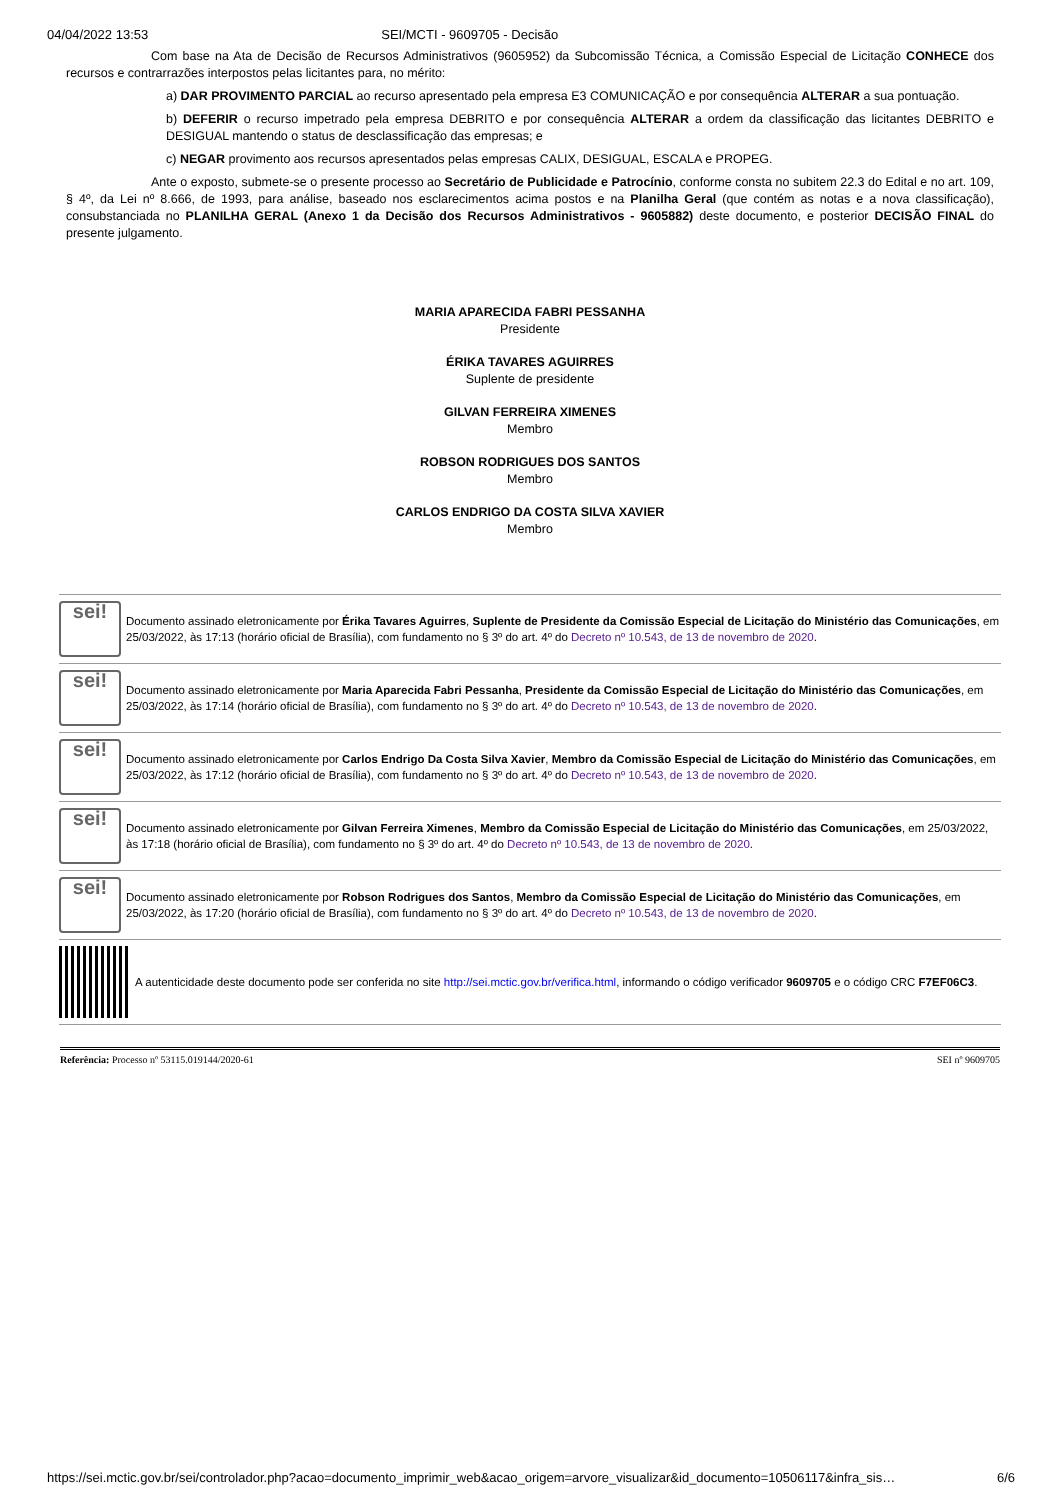04/04/2022 13:53 SEI/MCTI - 9609705 - Decisão
Com base na Ata de Decisão de Recursos Administrativos (9605952) da Subcomissão Técnica, a Comissão Especial de Licitação CONHECE dos recursos e contrarrazões interpostos pelas licitantes para, no mérito:
a) DAR PROVIMENTO PARCIAL ao recurso apresentado pela empresa E3 COMUNICAÇÃO e por consequência ALTERAR a sua pontuação.
b) DEFERIR o recurso impetrado pela empresa DEBRITO e por consequência ALTERAR a ordem da classificação das licitantes DEBRITO e DESIGUAL mantendo o status de desclassificação das empresas; e
c) NEGAR provimento aos recursos apresentados pelas empresas CALIX, DESIGUAL, ESCALA e PROPEG.
Ante o exposto, submete-se o presente processo ao Secretário de Publicidade e Patrocínio, conforme consta no subitem 22.3 do Edital e no art. 109, § 4º, da Lei nº 8.666, de 1993, para análise, baseado nos esclarecimentos acima postos e na Planilha Geral (que contém as notas e a nova classificação), consubstanciada no PLANILHA GERAL (Anexo 1 da Decisão dos Recursos Administrativos - 9605882) deste documento, e posterior DECISÃO FINAL do presente julgamento.
MARIA APARECIDA FABRI PESSANHA
Presidente
ÉRIKA TAVARES AGUIRRES
Suplente de presidente
GILVAN FERREIRA XIMENES
Membro
ROBSON RODRIGUES DOS SANTOS
Membro
CARLOS ENDRIGO DA COSTA SILVA XAVIER
Membro
sei!
Documento assinado eletronicamente por Érika Tavares Aguirres, Suplente de Presidente da Comissão Especial de Licitação do Ministério das Comunicações, em 25/03/2022, às 17:13 (horário oficial de Brasília), com fundamento no § 3º do art. 4º do Decreto nº 10.543, de 13 de novembro de 2020.
sei!
Documento assinado eletronicamente por Maria Aparecida Fabri Pessanha, Presidente da Comissão Especial de Licitação do Ministério das Comunicações, em 25/03/2022, às 17:14 (horário oficial de Brasília), com fundamento no § 3º do art. 4º do Decreto nº 10.543, de 13 de novembro de 2020.
sei!
Documento assinado eletronicamente por Carlos Endrigo Da Costa Silva Xavier, Membro da Comissão Especial de Licitação do Ministério das Comunicações, em 25/03/2022, às 17:12 (horário oficial de Brasília), com fundamento no § 3º do art. 4º do Decreto nº 10.543, de 13 de novembro de 2020.
sei!
Documento assinado eletronicamente por Gilvan Ferreira Ximenes, Membro da Comissão Especial de Licitação do Ministério das Comunicações, em 25/03/2022, às 17:18 (horário oficial de Brasília), com fundamento no § 3º do art. 4º do Decreto nº 10.543, de 13 de novembro de 2020.
sei!
Documento assinado eletronicamente por Robson Rodrigues dos Santos, Membro da Comissão Especial de Licitação do Ministério das Comunicações, em 25/03/2022, às 17:20 (horário oficial de Brasília), com fundamento no § 3º do art. 4º do Decreto nº 10.543, de 13 de novembro de 2020.
A autenticidade deste documento pode ser conferida no site http://sei.mctic.gov.br/verifica.html, informando o código verificador 9609705 e o código CRC F7EF06C3.
Referência: Processo nº 53115.019144/2020-61 SEI nº 9609705
https://sei.mctic.gov.br/sei/controlador.php?acao=documento_imprimir_web&acao_origem=arvore_visualizar&id_documento=10506117&infra_sis… 6/6